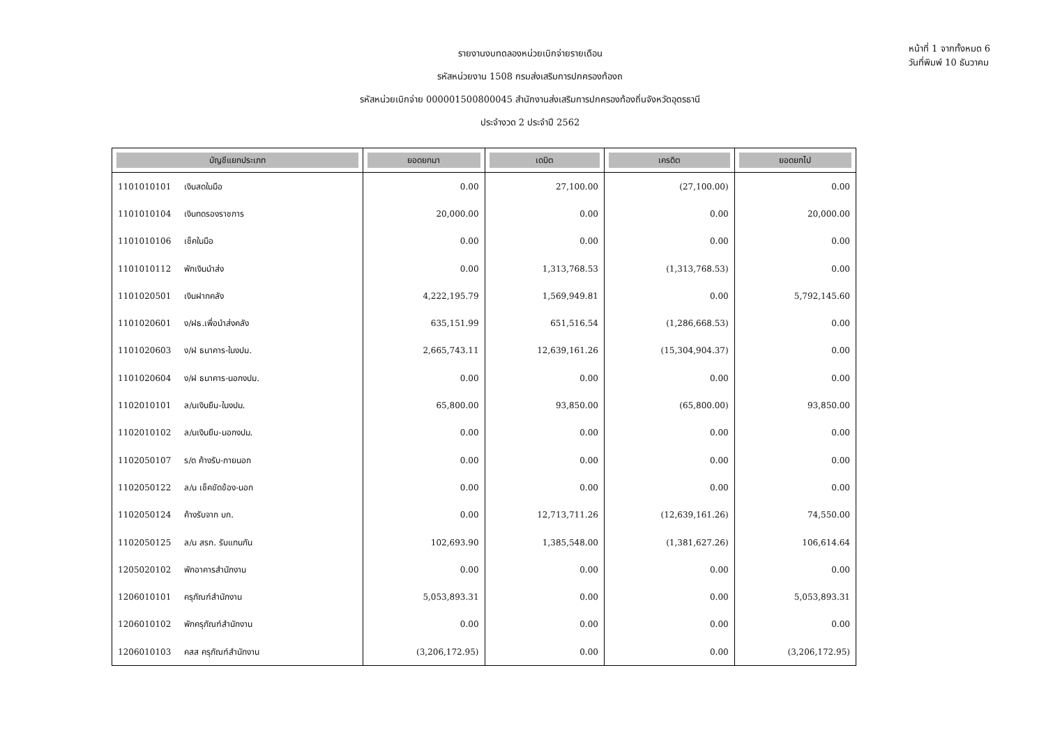รายงานงบทดลองหน่วยเบิกจ่ายรายเดือน
รหัสหน่วยงาน 1508 กรมส่งเสริมการปกครองท้องถ
รหัสหน่วยเบิกจ่าย 000001500800045 สำนักงานส่งเสริมการปกครองท้องถิ่นจังหวัดอุดรธานี
ประจำงวด 2 ประจำปี 2562
หน้าที่ 1 จากทั้งหมด 6
วันที่พิมพ์ 10 ธันวาคม
| บัญชีแยกประเภท | ยอดยกมา | เดบิต | เครดิต | ยอดยกไป |
| --- | --- | --- | --- | --- |
| 1101010101 เงินสดในมือ | 0.00 | 27,100.00 | (27,100.00) | 0.00 |
| 1101010104 เงินทดรองราชการ | 20,000.00 | 0.00 | 0.00 | 20,000.00 |
| 1101010106 เช็คในมือ | 0.00 | 0.00 | 0.00 | 0.00 |
| 1101010112 พักเงินนำส่ง | 0.00 | 1,313,768.53 | (1,313,768.53) | 0.00 |
| 1101020501 เงินฝากคลัง | 4,222,195.79 | 1,569,949.81 | 0.00 | 5,792,145.60 |
| 1101020601 ง/ฝธ.เพื่อนำส่งคลัง | 635,151.99 | 651,516.54 | (1,286,668.53) | 0.00 |
| 1101020603 ง/ฝ ธนาคาร-ในงปม. | 2,665,743.11 | 12,639,161.26 | (15,304,904.37) | 0.00 |
| 1101020604 ง/ฝ ธนาคาร-นอกงปม. | 0.00 | 0.00 | 0.00 | 0.00 |
| 1102010101 ล/นเงินยืม-ในงปม. | 65,800.00 | 93,850.00 | (65,800.00) | 93,850.00 |
| 1102010102 ล/นเงินยืม-นอกงปม. | 0.00 | 0.00 | 0.00 | 0.00 |
| 1102050107 ร/ด ค้างรับ-ภายนอก | 0.00 | 0.00 | 0.00 | 0.00 |
| 1102050122 ล/น เช็คขัดข้อง-นอก | 0.00 | 0.00 | 0.00 | 0.00 |
| 1102050124 ค้างรับจาก บก. | 0.00 | 12,713,711.26 | (12,639,161.26) | 74,550.00 |
| 1102050125 ล/น สรก. รับแทนกัน | 102,693.90 | 1,385,548.00 | (1,381,627.26) | 106,614.64 |
| 1205020102 พักอาคารสำนักงาน | 0.00 | 0.00 | 0.00 | 0.00 |
| 1206010101 ครุภัณฑ์สำนักงาน | 5,053,893.31 | 0.00 | 0.00 | 5,053,893.31 |
| 1206010102 พักครุภัณฑ์สำนักงาน | 0.00 | 0.00 | 0.00 | 0.00 |
| 1206010103 คสส ครุภัณฑ์สำนักงาน | (3,206,172.95) | 0.00 | 0.00 | (3,206,172.95) |